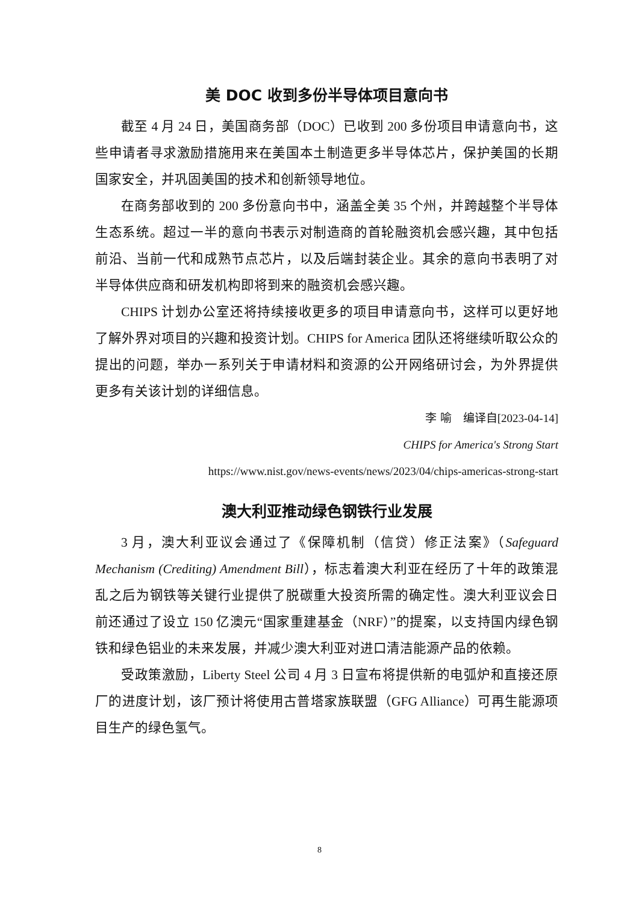美 DOC 收到多份半导体项目意向书
截至 4 月 24 日，美国商务部（DOC）已收到 200 多份项目申请意向书，这些申请者寻求激励措施用来在美国本土制造更多半导体芯片，保护美国的长期国家安全，并巩固美国的技术和创新领导地位。
在商务部收到的 200 多份意向书中，涵盖全美 35 个州，并跨越整个半导体生态系统。超过一半的意向书表示对制造商的首轮融资机会感兴趣，其中包括前沿、当前一代和成熟节点芯片，以及后端封装企业。其余的意向书表明了对半导体供应商和研发机构即将到来的融资机会感兴趣。
CHIPS 计划办公室还将持续接收更多的项目申请意向书，这样可以更好地了解外界对项目的兴趣和投资计划。CHIPS for America 团队还将继续听取公众的提出的问题，举办一系列关于申请材料和资源的公开网络研讨会，为外界提供更多有关该计划的详细信息。
李 喻　编译自[2023-04-14]
CHIPS for America's Strong Start
https://www.nist.gov/news-events/news/2023/04/chips-americas-strong-start
澳大利亚推动绿色钢铁行业发展
3 月，澳大利亚议会通过了《保障机制（信贷）修正法案》（Safeguard Mechanism (Crediting) Amendment Bill），标志着澳大利亚在经历了十年的政策混乱之后为钢铁等关键行业提供了脱碳重大投资所需的确定性。澳大利亚议会日前还通过了设立 150 亿澳元“国家重建基金（NRF）”的提案，以支持国内绿色钢铁和绿色铝业的未来发展，并减少澳大利亚对进口清洁能源产品的依赖。
受政策激励，Liberty Steel 公司 4 月 3 日宣布将提供新的电弧炉和直接还原厂的进度计划，该厂预计将使用古普塔家族联盟（GFG Alliance）可再生能源项目生产的绿色氢气。
8